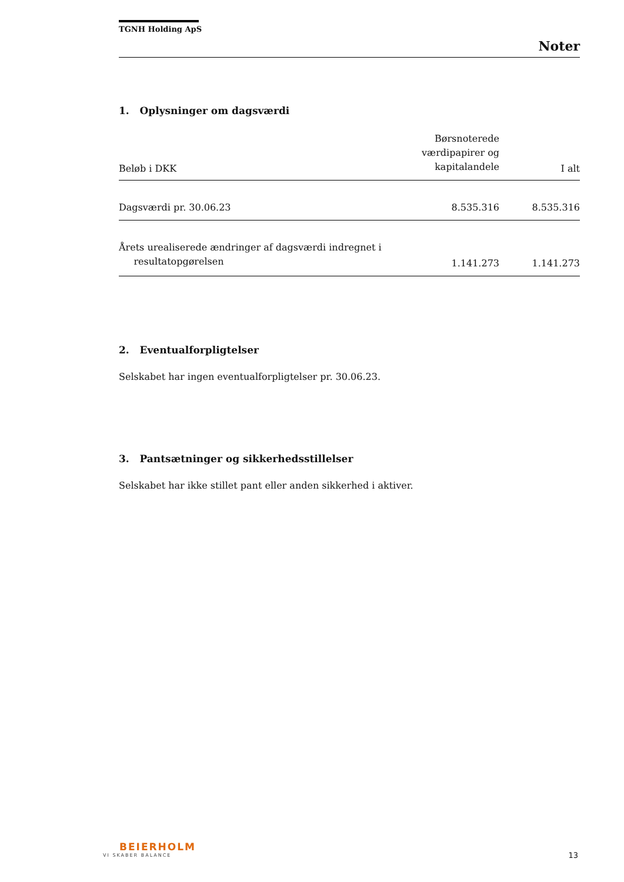TGNH Holding ApS
Noter
1. Oplysninger om dagsværdi
| Beløb i DKK | Børsnoterede værdipapirer og kapitalandele | I alt |
| --- | --- | --- |
| Dagsværdi pr. 30.06.23 | 8.535.316 | 8.535.316 |
| Årets urealiserede ændringer af dagsværdi indregnet i resultatopgørelsen | 1.141.273 | 1.141.273 |
2. Eventualforpligtelser
Selskabet har ingen eventualforpligtelser pr. 30.06.23.
3. Pantsætninger og sikkerhedsstillelser
Selskabet har ikke stillet pant eller anden sikkerhed i aktiver.
BEIERHOLM
VI SKABER BALANCE
13